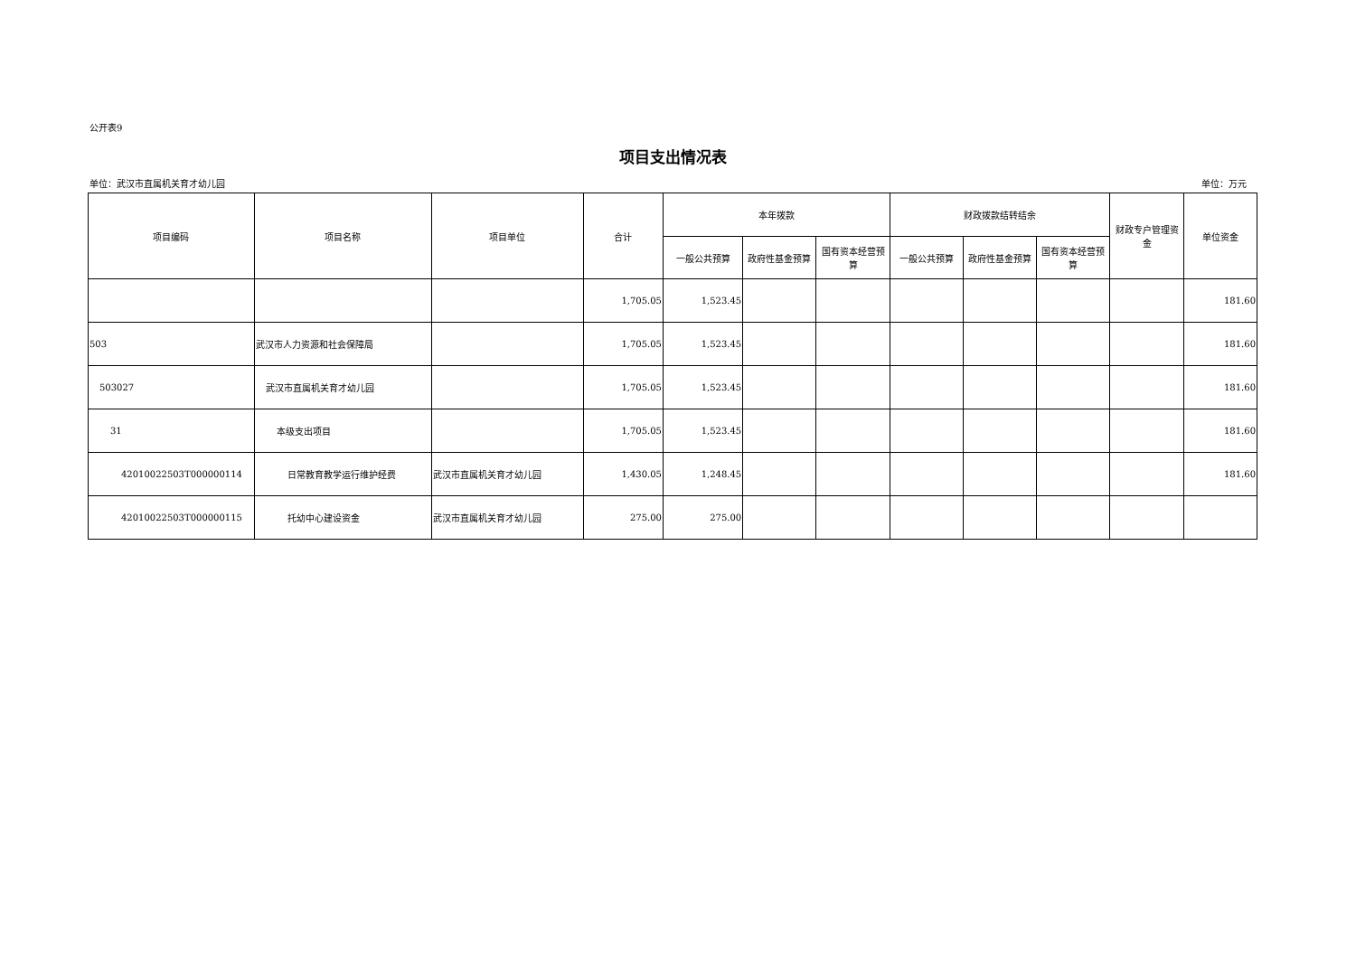公开表9
项目支出情况表
单位：武汉市直属机关育才幼儿园 单位：万元
| 项目编码 | 项目名称 | 项目单位 | 合计 | 本年拨款 | | | 财政拨款结转结余 | | | 财政专户管理资金 | 单位资金 |
| --- | --- | --- | --- | --- | --- | --- | --- | --- | --- | --- | --- |
| | | | | 一般公共预算 | 政府性基金预算 | 国有资本经营预算 | 一般公共预算 | 政府性基金预算 | 国有资本经营预算 | | |
| | | | 1,705.05 | 1,523.45 | | | | | | | 181.60 |
| 503 | 武汉市人力资源和社会保障局 | | 1,705.05 | 1,523.45 | | | | | | | 181.60 |
| 503027 | 武汉市直属机关育才幼儿园 | | 1,705.05 | 1,523.45 | | | | | | | 181.60 |
| 31 | 本级支出项目 | | 1,705.05 | 1,523.45 | | | | | | | 181.60 |
| 42010022503T000000114 | 日常教育教学运行维护经费 | 武汉市直属机关育才幼儿园 | 1,430.05 | 1,248.45 | | | | | | | 181.60 |
| 42010022503T000000115 | 托幼中心建设资金 | 武汉市直属机关育才幼儿园 | 275.00 | 275.00 | | | | | | | |